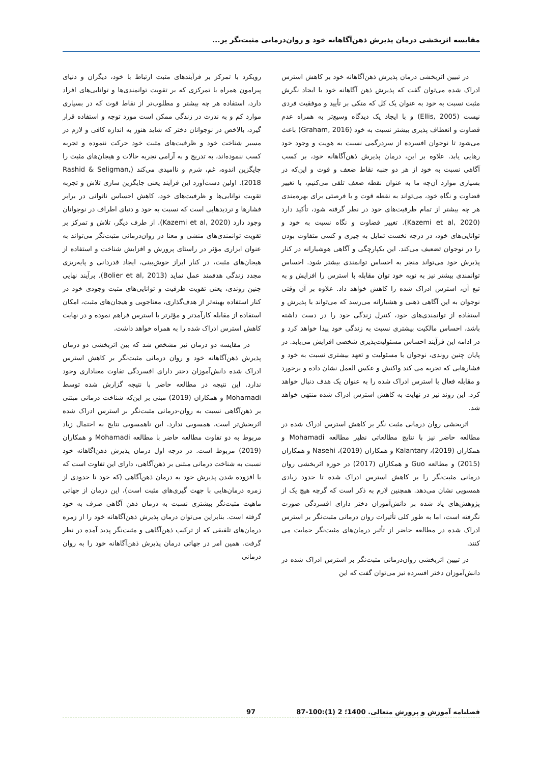مقایسه اثربخشی درمان پذیرش ذهن‌آگاهانه خود و روان‌درمانی مثبت‌نگر بر...
در تبیین اثربخشی درمان پذیرش ذهن‌آگاهانه خود بر کاهش استرس ادراک شده می‌توان گفت که پذیرش ذهن آگاهانه خود با ایجاد نگرش مثبت نسبت به خود به عنوان یک کل که متکی بر تأیید و موفقیت فردی نیست (Ellis, 2005) و با ایجاد یک دیدگاه وسیع‌تر به همراه عدم قضاوت و انعطاف پذیری بیشتر نسبت به خود (Graham, 2016) باعث می‌شود تا نوجوان افسرده از سردرگمی نسبت به هویت و وجود خود رهایی یابد. علاوه بر این، درمان پذیرش ذهن‌آگاهانه خود، بر کسب آگاهی نسبت به خود از هر دو جنبه نقاط ضعف و قوت و این‌که در بسیاری موارد آن‌چه ما به عنوان نقطه ضعف تلقی می‌کنیم، با تغییر قضاوت و نگاه خود، می‌تواند به نقطه قوت و یا فرصتی برای بهره‌مندی هر چه بیشتر از تمام ظرفیت‌های خود در نظر گرفته شود، تأکید دارد (Kazemi et al, 2020). تغییر قضاوت و نگاه نسبت به خود و توانایی‌های خود، در درجه نخست تمایل به چیزی و کسی متفاوت بودن را در نوجوان تضعیف می‌کند. این یکپارچگی و آگاهی هوشیارانه در کنار پذیرش خود می‌تواند منجر به احساس توانمندی بیشتر شود. احساس توانمندی بیشتر نیز به نوبه خود توان مقابله با استرس را افزایش و به تبع آن، استرس ادراک شده را کاهش خواهد داد. علاوه بر آن وقتی نوجوان به این آگاهی ذهنی و هشیارانه می‌رسد که می‌تواند با پذیرش و استفاده از توانمندی‌های خود، کنترل زندگی خود را در دست داشته باشد، احساس مالکیت بیشتری نسبت به زندگی خود پیدا خواهد کرد و در ادامه این فرآیند احساس مسئولیت‌پذیری شخصی افزایش می‌یابد. در پایان چنین روندی، نوجوان با مسئولیت و تعهد بیشتری نسبت به خود و فشارهایی که تجربه می کند واکنش و عکس العمل نشان داده و برخورد و مقابله فعال با استرس ادراک شده را به عنوان یک هدف دنبال خواهد کرد. این روند نیز در نهایت به کاهش استرس ادراک شده منتهی خواهد شد.
اثربخشی روان درمانی مثبت نگر بر کاهش استرس ادراک شده در مطالعه حاضر نیز با نتایج مطالعاتی نظیر مطالعه Mohamadi و همکاران (2019)، Kalantary و همکاران (2019)، Nasehi و همکاران (2015) و مطالعه Guo و همکاران (2017) در حوزه اثربخشی روان درمانی مثبت‌نگر را بر کاهش استرس ادراک شده تا حدود زیادی همسویی نشان می‌دهد. همچنین لازم به ذکر است که گرچه هیچ یک از پژوهش‌های یاد شده بر دانش‌آموزان دختر دارای افسردگی صورت نگرفته است، اما به طور کلی تأثیرات روان درمانی مثبت‌نگر بر استرس ادراک شده در مطالعه حاضر از تأثیر درمان‌های مثبت‌نگر حمایت می کنند.
در تبیین اثربخشی روان‌درمانی مثبت‌نگر بر استرس ادراک شده در دانش‌آموزان دختر افسرده نیز می‌توان گفت که این
رویکرد با تمرکز بر فرآیندهای مثبت ارتباط با خود، دیگران و دنیای پیرامون همراه با تمرکزی که بر تقویت توانمندی‌ها و توانایی‌های افراد دارد، استفاده هر چه بیشتر و مطلوب‌تر از نقاط قوت که در بسیاری موارد کم و به ندرت در زندگی ممکن است مورد توجه و استفاده قرار گیرد، بالاخص در نوجوانان دختر که شاید هنوز به اندازه کافی و لازم در مسیر شناخت خود و ظرفیت‌های مثبت خود حرکت ننموده و تجربه کسب ننموده‌اند، به تدریج و به آرامی تجربه حالات و هیجان‌های مثبت را جایگزین اندوه، غم، شرم و ناامیدی می‌کند (Rashid & Seligman, 2018). اولین دست‌آورد این فرآیند یعنی جایگزین سازی تلاش و تجربه تقویت توانایی‌ها و ظرفیت‌های خود، کاهش احساس ناتوانی در برابر فشارها و تردیدهایی است که نسبت به خود و دنیای اطراف در نوجوانان وجود دارد (Kazemi et al, 2020). از طرف دیگر، تلاش و تمرکز بر تقویت توانمندی‌های منشی و معنا در روان‌درمانی مثبت‌نگر می‌تواند به عنوان ابزاری مؤثر در راستای پرورش و افزایش شناخت و استفاده از هیجان‌های مثبت، در کنار ابراز خوش‌بینی، ایجاد قدردانی و پایه‌ریزی مجدد زندگی هدفمند عمل نماید (Bolier et al, 2013). برآیند نهایی چنین روندی، یعنی تقویت ظرفیت و توانایی‌های مثبت وجودی خود در کنار استفاده بهینه‌تر از هدف‌گذاری، معناجویی و هیجان‌های مثبت، امکان استفاده از مقابله کارآمدتر و مؤثرتر با استرس فراهم نموده و در نهایت کاهش استرس ادراک شده را به همراه خواهد داشت.
در مقایسه دو درمان نیز مشخص شد که بین اثربخشی دو درمان پذیرش ذهن‌آگاهانه خود و روان درمانی مثبت‌نگر بر کاهش استرس ادراک شده دانش‌آموزان دختر دارای افسردگی تفاوت معناداری وجود ندارد. این نتیجه در مطالعه حاضر با نتیجه گزارش شده توسط Mohamadi و همکاران (2019) مبنی بر این‌که شناخت درمانی مبتنی بر ذهن‌آگاهی نسبت به روان-درمانی مثبت‌نگر بر استرس ادراک شده اثربخش‌تر است، همسویی ندارد. این ناهمسویی نتایج به احتمال زیاد مربوط به دو تفاوت مطالعه حاضر با مطالعه Mohamadi و همکاران (2019) مربوط است. در درجه اول درمان پذیرش ذهن‌اگاهانه خود نسبت به شناخت درمانی مبتنی بر ذهن‌آگاهی، دارای این تفاوت است که با افزوده شدن پذیرش خود به درمان ذهن‌آگاهی (که خود تا حدودی از زمره درمان‌هایی با جهت گیری‌های مثبت است)، این درمان از جهاتی ماهیت مثبت‌نگر بیشتری نسبت به درمان ذهن آگاهی صرف به خود گرفته است. بنابراین می‌توان درمان پذیرش ذهن‌آگاهانه خود را از زمره درمان‌های تلفیقی که از ترکیب ذهن‌آگاهی و مثبت‌نگر پدید آمده در نظر گرفت. همین امر در جهاتی درمان پذیرش ذهن‌آگاهانه خود را به روان درمانی
فصلنامه آموزش و پرورش متعالی. 1400؛ 2 (1):100-87 97